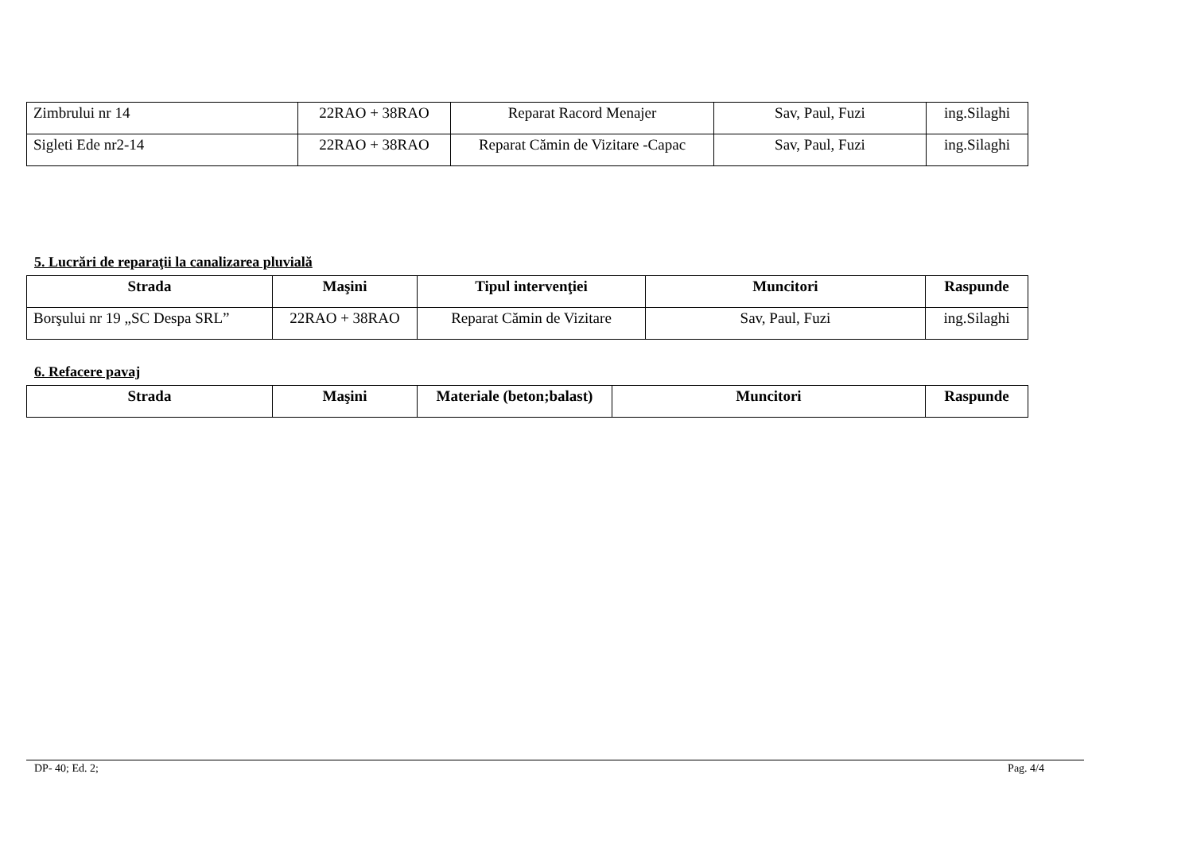| Zimbrului nr 14 | 22RAO + 38RAO | Reparat Racord Menajer | Sav, Paul, Fuzi | ing.Silaghi |
| Sigleti Ede nr2-14 | 22RAO + 38RAO | Reparat Cămin de Vizitare -Capac | Sav, Paul, Fuzi | ing.Silaghi |
5. Lucrări de reparaţii la canalizarea pluvială
| Strada | Maşini | Tipul intervenţiei | Muncitori | Raspunde |
| --- | --- | --- | --- | --- |
| Borşului nr 19 „SC Despa SRL” | 22RAO + 38RAO | Reparat Cămin de Vizitare | Sav, Paul, Fuzi | ing.Silaghi |
6. Refacere pavaj
| Strada | Maşini | Materiale (beton;balast) | Muncitori | Raspunde |
| --- | --- | --- | --- | --- |
DP- 40; Ed. 2; Pag. 4/4